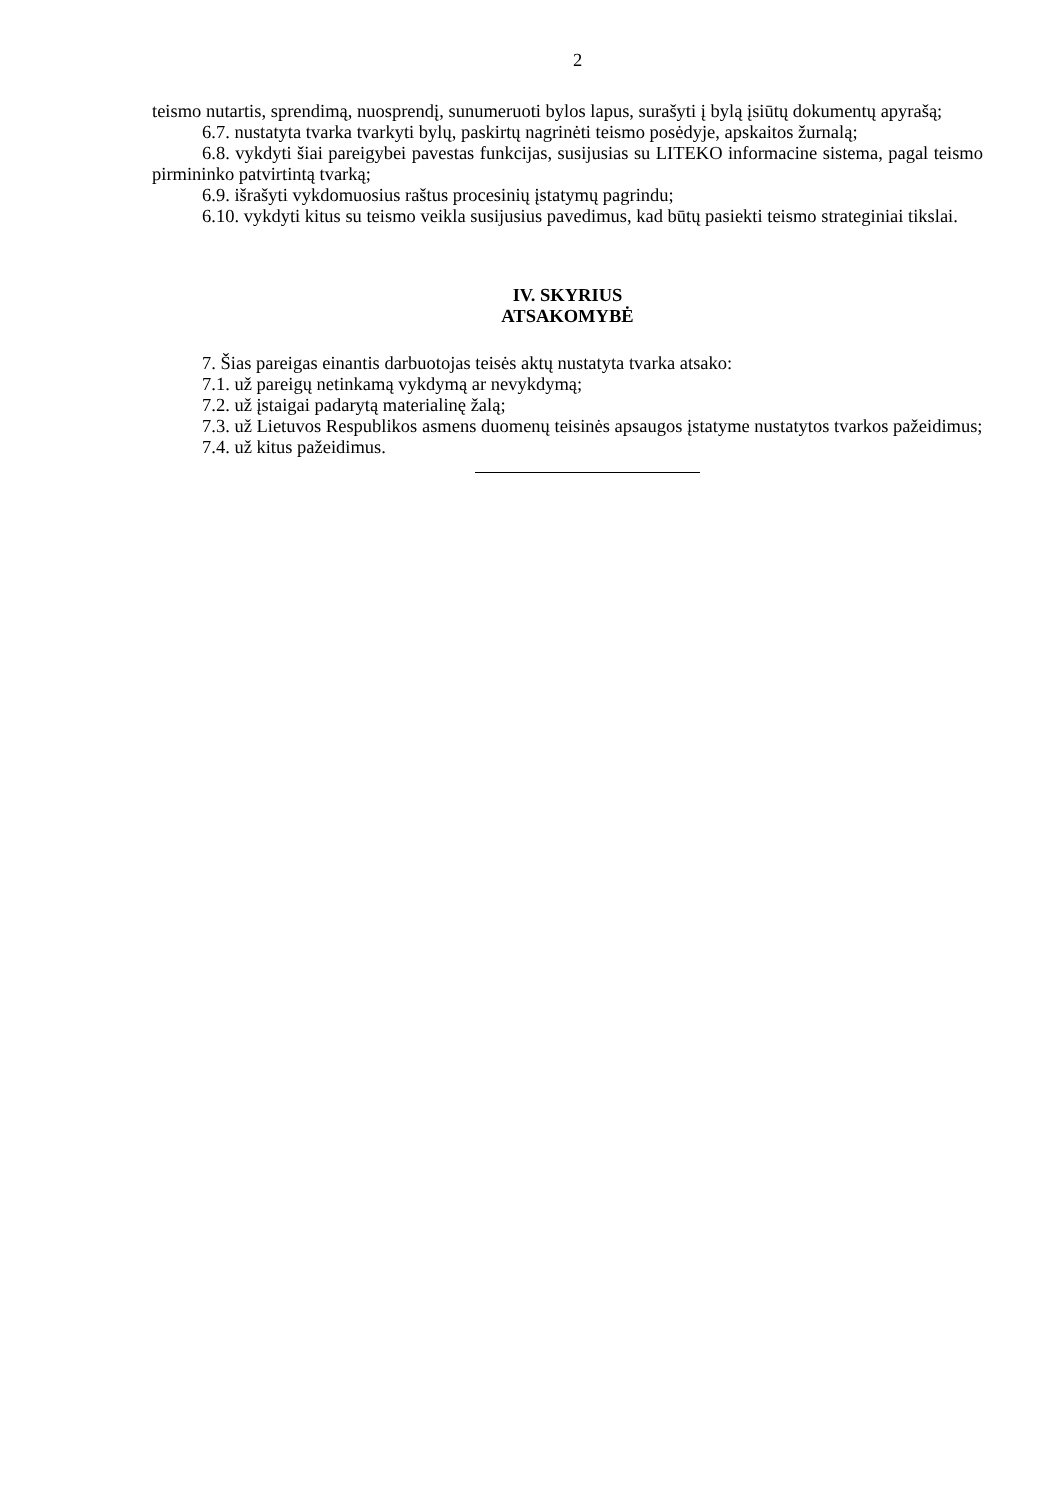2
teismo nutartis, sprendimą, nuosprendį, sunumeruoti bylos lapus, surašyti į bylą įsiūtų dokumentų apyrašą;
6.7. nustatyta tvarka tvarkyti bylų, paskirtų nagrinėti teismo posėdyje, apskaitos žurnalą;
6.8. vykdyti šiai pareigybei pavestas funkcijas, susijusias su LITEKO informacine sistema, pagal teismo pirmininko patvirtintą tvarką;
6.9. išrašyti vykdomuosius raštus procesinių įstatymų pagrindu;
6.10. vykdyti kitus su teismo veikla susijusius pavedimus, kad būtų pasiekti teismo strateginiai tikslai.
IV. SKYRIUS
ATSAKOMYBĖ
7. Šias pareigas einantis darbuotojas teisės aktų nustatyta tvarka atsako:
7.1. už pareigų netinkamą vykdymą ar nevykdymą;
7.2. už įstaigai padarytą materialinę žalą;
7.3. už Lietuvos Respublikos asmens duomenų teisinės apsaugos įstatyme nustatytos tvarkos pažeidimus;
7.4. už kitus pažeidimus.